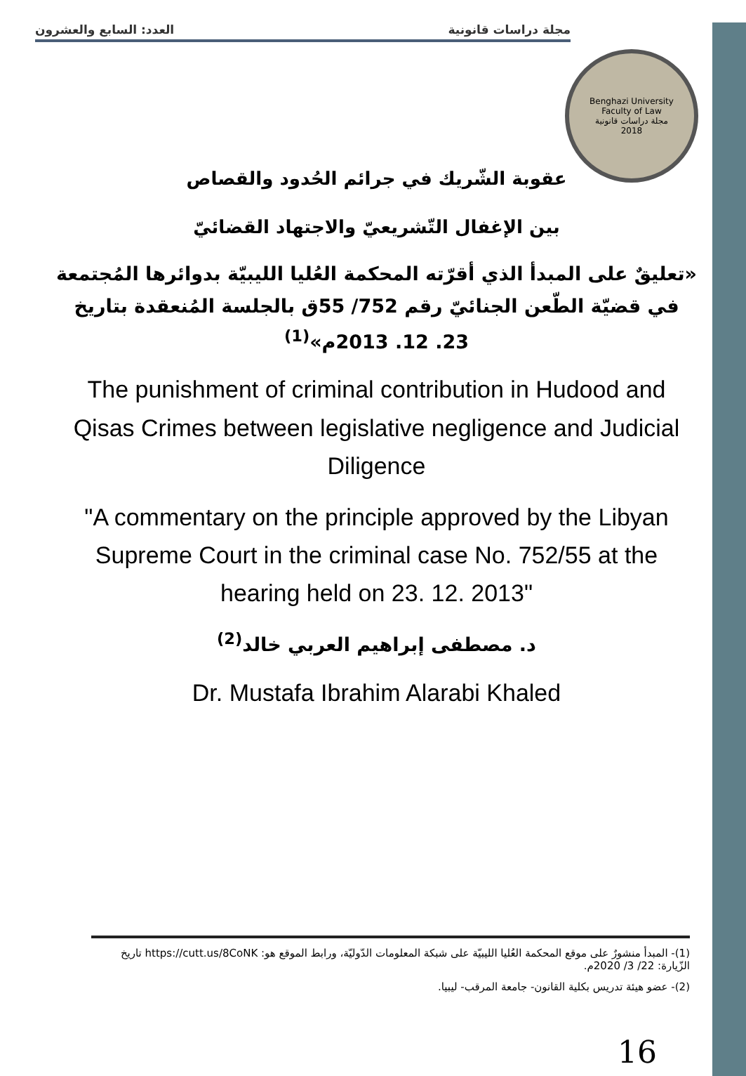العدد: السابع والعشرون مجلة دراسات قانونية
Benghazi University
Faculty of Law
مجلة دراسات قانونية
2018
عقوبة الشّريك في جرائم الحُدود والقصاص
بين الإغفال التّشريعيّ والاجتهاد القضائيّ
«تعليقٌ على المبدأ الذي أقرّته المحكمة العُليا الليبيّة بدوائرها المُجتمعة في قضيّة الطّعن الجنائيّ رقم 752/ 55ق بالجلسة المُنعقدة بتاريخ 23. 12. 2013م»<sup>(1)</sup>
The punishment of criminal contribution in Hudood and Qisas Crimes between legislative negligence and Judicial Diligence
"A commentary on the principle approved by the Libyan Supreme Court in the criminal case No. 752/55 at the hearing held on 23. 12. 2013"
د. مصطفى إبراهيم العربي خالد<sup>(2)</sup>
Dr. Mustafa Ibrahim Alarabi Khaled
(1)- المبدأ منشورٌ على موقع المحكمة العُليا الليبيّة على شبكة المعلومات الدّوليّة، ورابط الموقع هو: https://cutt.us/8CoNK تاريخ الزّيارة: 22/ 3/ 2020م.
(2)- عضو هيئة تدريس بكلية القانون- جامعة المرقب- ليبيا.
16